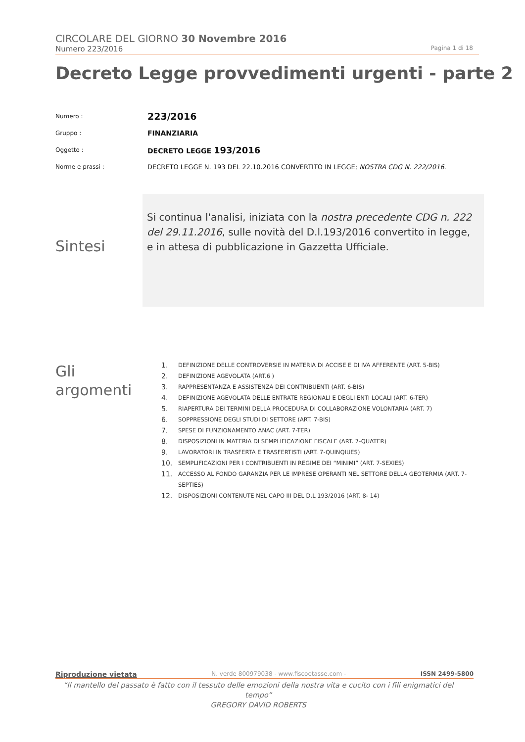CIRCOLARE DEL GIORNO 30 Novembre 2016
Numero 223/2016 Pagina 1 di 18
Decreto Legge provvedimenti urgenti - parte 2
Numero : 223/2016
Gruppo : FINANZIARIA
Oggetto : DECRETO LEGGE 193/2016
Norme e prassi : DECRETO LEGGE N. 193 DEL 22.10.2016 CONVERTITO IN LEGGE; NOSTRA CDG N. 222/2016.
Sintesi
Si continua l'analisi, iniziata con la nostra precedente CDG n. 222 del 29.11.2016, sulle novità del D.l.193/2016 convertito in legge, e in attesa di pubblicazione in Gazzetta Ufficiale.
Gli
argomenti
1. DEFINIZIONE DELLE CONTROVERSIE IN MATERIA DI ACCISE E DI IVA AFFERENTE (ART. 5-BIS)
2. DEFINIZIONE AGEVOLATA (ART.6 )
3. RAPPRESENTANZA E ASSISTENZA DEI CONTRIBUENTI (ART. 6-BIS)
4. DEFINIZIONE AGEVOLATA DELLE ENTRATE REGIONALI E DEGLI ENTI LOCALI (ART. 6-TER)
5. RIAPERTURA DEI TERMINI DELLA PROCEDURA DI COLLABORAZIONE VOLONTARIA (ART. 7)
6. SOPPRESSIONE DEGLI STUDI DI SETTORE (ART. 7-BIS)
7. SPESE DI FUNZIONAMENTO ANAC (ART. 7-TER)
8. DISPOSIZIONI IN MATERIA DI SEMPLIFICAZIONE FISCALE (ART. 7-QUATER)
9. LAVORATORI IN TRASFERTA E TRASFERTISTI (ART. 7-QUINQIUES)
10. SEMPLIFICAZIONI PER I CONTRIBUENTI IN REGIME DEI “MINIMI” (ART. 7-SEXIES)
11. ACCESSO AL FONDO GARANZIA PER LE IMPRESE OPERANTI NEL SETTORE DELLA GEOTERMIA (ART. 7-SEPTIES)
12. DISPOSIZIONI CONTENUTE NEL CAPO III DEL D.L 193/2016 (ART. 8- 14)
Riproduzione vietata N. verde 800979038 - www.fiscoetasse.com - ISSN 2499-5800
“Il mantello del passato è fatto con il tessuto delle emozioni della nostra vita e cucito con i fili enigmatici del tempo”
GREGORY DAVID ROBERTS